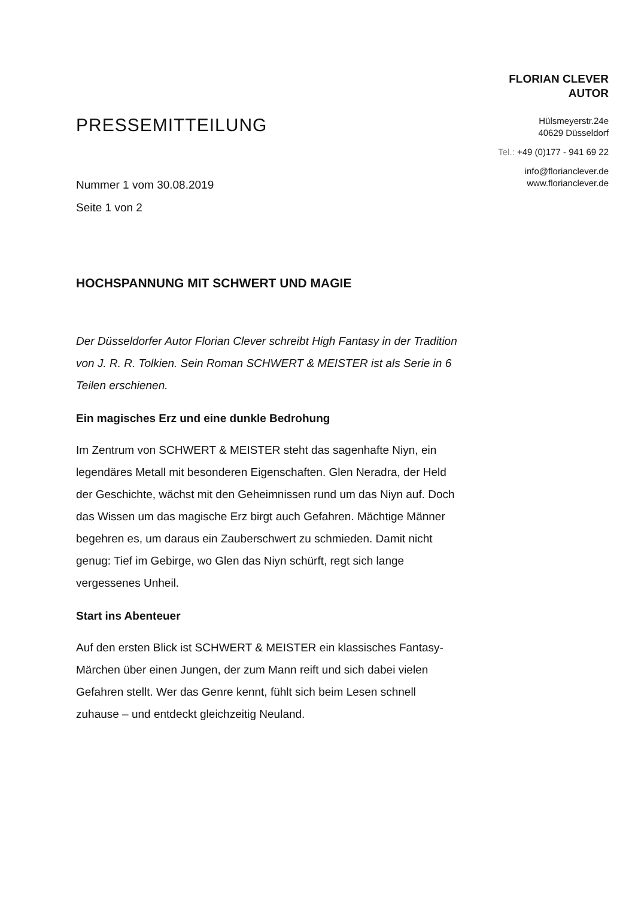PRESSEMITTEILUNG
Nummer 1 vom 30.08.2019
Seite 1 von 2
FLORIAN CLEVER
AUTOR
Hülsmeyerstr.24e
40629 Düsseldorf
Tel.: +49 (0)177 - 941 69 22
info@florianclever.de
www.florianclever.de
HOCHSPANNUNG MIT SCHWERT UND MAGIE
Der Düsseldorfer Autor Florian Clever schreibt High Fantasy in der Tradition von J. R. R. Tolkien. Sein Roman SCHWERT & MEISTER ist als Serie in 6 Teilen erschienen.
Ein magisches Erz und eine dunkle Bedrohung
Im Zentrum von SCHWERT & MEISTER steht das sagenhafte Niyn, ein legendäres Metall mit besonderen Eigenschaften. Glen Neradra, der Held der Geschichte, wächst mit den Geheimnissen rund um das Niyn auf. Doch das Wissen um das magische Erz birgt auch Gefahren. Mächtige Männer begehren es, um daraus ein Zauberschwert zu schmieden. Damit nicht genug: Tief im Gebirge, wo Glen das Niyn schürft, regt sich lange vergessenes Unheil.
Start ins Abenteuer
Auf den ersten Blick ist SCHWERT & MEISTER ein klassisches Fantasy-Märchen über einen Jungen, der zum Mann reift und sich dabei vielen Gefahren stellt. Wer das Genre kennt, fühlt sich beim Lesen schnell zuhause – und entdeckt gleichzeitig Neuland.